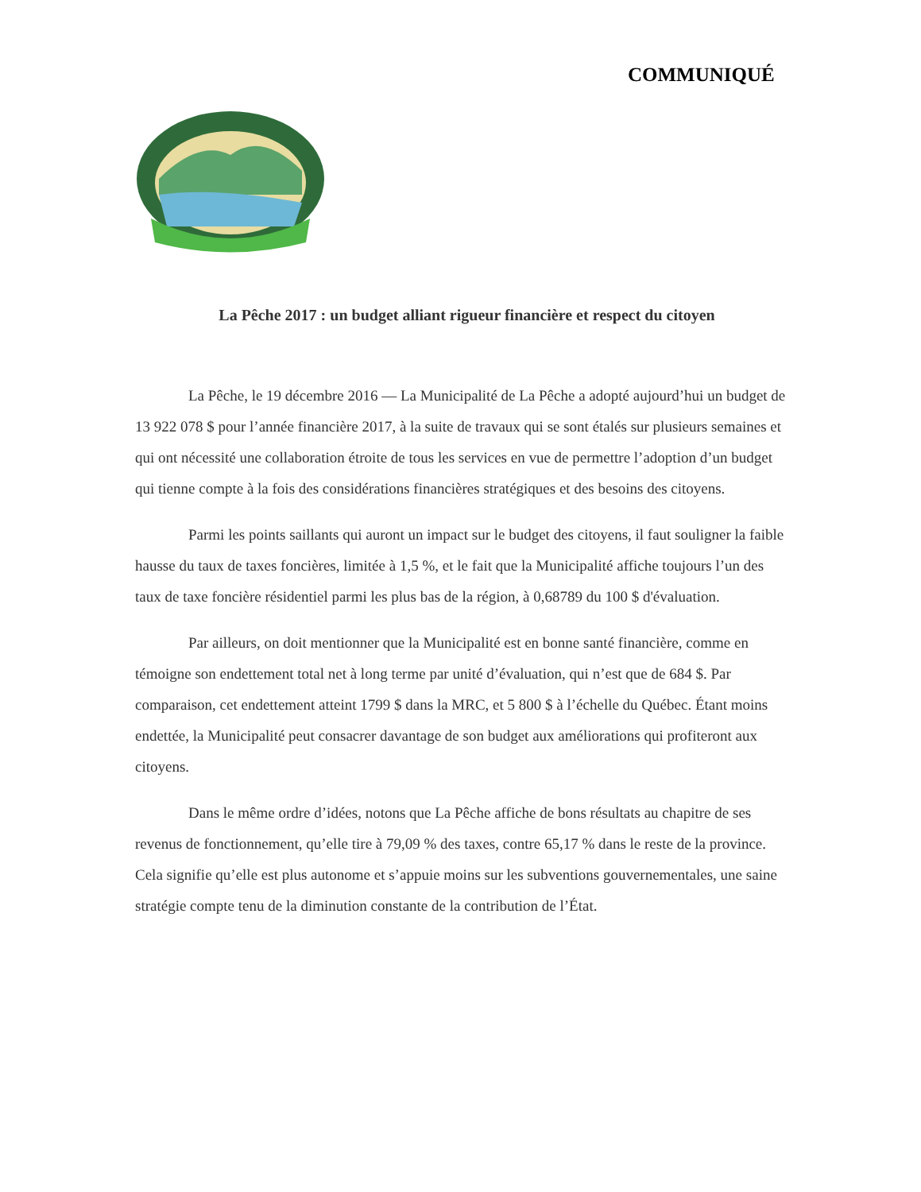COMMUNIQUÉ
La Pêche 2017 : un budget alliant rigueur financière et respect du citoyen
La Pêche, le 19 décembre 2016 — La Municipalité de La Pêche a adopté aujourd’hui un budget de 13 922 078 $ pour l’année financière 2017, à la suite de travaux qui se sont étalés sur plusieurs semaines et qui ont nécessité une collaboration étroite de tous les services en vue de permettre l’adoption d’un budget qui tienne compte à la fois des considérations financières stratégiques et des besoins des citoyens.
Parmi les points saillants qui auront un impact sur le budget des citoyens, il faut souligner la faible hausse du taux de taxes foncières, limitée à 1,5 %, et le fait que la Municipalité affiche toujours l’un des taux de taxe foncière résidentiel parmi les plus bas de la région, à 0,68789 du 100 $ d'évaluation.
Par ailleurs, on doit mentionner que la Municipalité est en bonne santé financière, comme en témoigne son endettement total net à long terme par unité d’évaluation, qui n’est que de 684 $. Par comparaison, cet endettement atteint 1799 $ dans la MRC, et 5 800 $ à l’échelle du Québec. Étant moins endettée, la Municipalité peut consacrer davantage de son budget aux améliorations qui profiteront aux citoyens.
Dans le même ordre d’idées, notons que La Pêche affiche de bons résultats au chapitre de ses revenus de fonctionnement, qu’elle tire à 79,09 % des taxes, contre 65,17 % dans le reste de la province. Cela signifie qu’elle est plus autonome et s’appuie moins sur les subventions gouvernementales, une saine stratégie compte tenu de la diminution constante de la contribution de l’État.